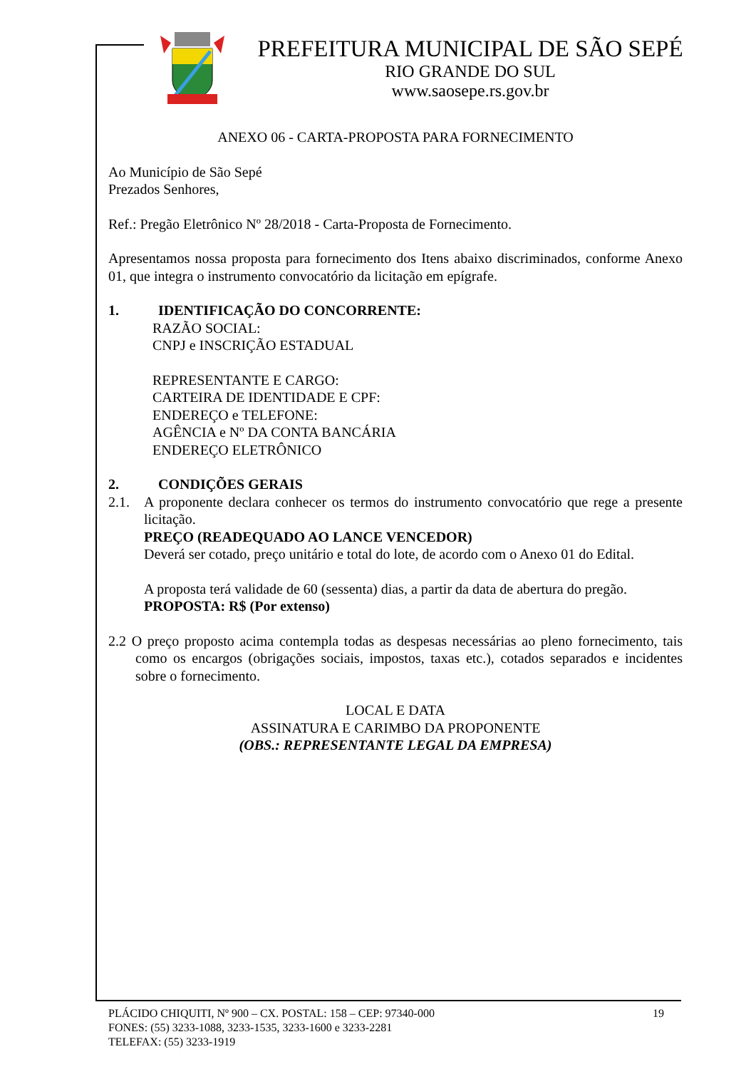PREFEITURA MUNICIPAL DE SÃO SEPÉ
RIO GRANDE DO SUL
www.saosepe.rs.gov.br
ANEXO 06 - CARTA-PROPOSTA PARA FORNECIMENTO
Ao Município de São Sepé
Prezados Senhores,
Ref.: Pregão Eletrônico Nº 28/2018 - Carta-Proposta de Fornecimento.
Apresentamos nossa proposta para fornecimento dos Itens abaixo discriminados, conforme Anexo 01, que integra o instrumento convocatório da licitação em epígrafe.
1. IDENTIFICAÇÃO DO CONCORRENTE:
RAZÃO SOCIAL:
CNPJ e INSCRIÇÃO ESTADUAL
REPRESENTANTE E CARGO:
CARTEIRA DE IDENTIDADE E CPF:
ENDEREÇO e TELEFONE:
AGÊNCIA e Nº DA CONTA BANCÁRIA
ENDEREÇO ELETRÔNICO
2. CONDIÇÕES GERAIS
2.1. A proponente declara conhecer os termos do instrumento convocatório que rege a presente licitação.
PREÇO (READEQUADO AO LANCE VENCEDOR)
Deverá ser cotado, preço unitário e total do lote, de acordo com o Anexo 01 do Edital.
A proposta terá validade de 60 (sessenta) dias, a partir da data de abertura do pregão.
PROPOSTA: R$ (Por extenso)
2.2 O preço proposto acima contempla todas as despesas necessárias ao pleno fornecimento, tais como os encargos (obrigações sociais, impostos, taxas etc.), cotados separados e incidentes sobre o fornecimento.
LOCAL E DATA
ASSINATURA E CARIMBO DA PROPONENTE
(OBS.: REPRESENTANTE LEGAL DA EMPRESA)
PLÁCIDO CHIQUITI, Nº 900 – CX. POSTAL: 158 – CEP: 97340-000 19
FONES: (55) 3233-1088, 3233-1535, 3233-1600 e 3233-2281
TELEFAX: (55) 3233-1919